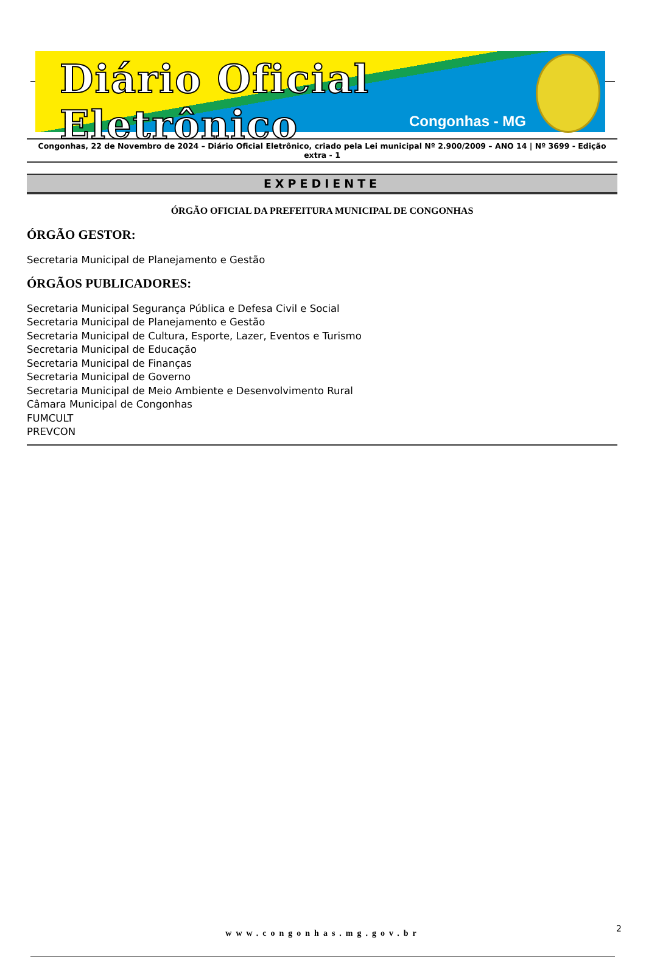Diário Oficial Eletrônico
Congonhas - MG
Congonhas, 22 de Novembro de 2024 – Diário Oficial Eletrônico, criado pela Lei municipal Nº 2.900/2009 – ANO 14 | Nº 3699 - Edição extra - 1
EXPEDIENTE
ÓRGÃO OFICIAL DA PREFEITURA MUNICIPAL DE CONGONHAS
ÓRGÃO GESTOR:
Secretaria Municipal de Planejamento e Gestão
ÓRGÃOS PUBLICADORES:
Secretaria Municipal Segurança Pública e Defesa Civil e Social
Secretaria Municipal de Planejamento e Gestão
Secretaria Municipal de Cultura, Esporte, Lazer, Eventos e Turismo
Secretaria Municipal de Educação
Secretaria Municipal de Finanças
Secretaria Municipal de Governo
Secretaria Municipal de Meio Ambiente e Desenvolvimento Rural
Câmara Municipal de Congonhas
FUMCULT
PREVCON
2
www.congonhas.mg.gov.br